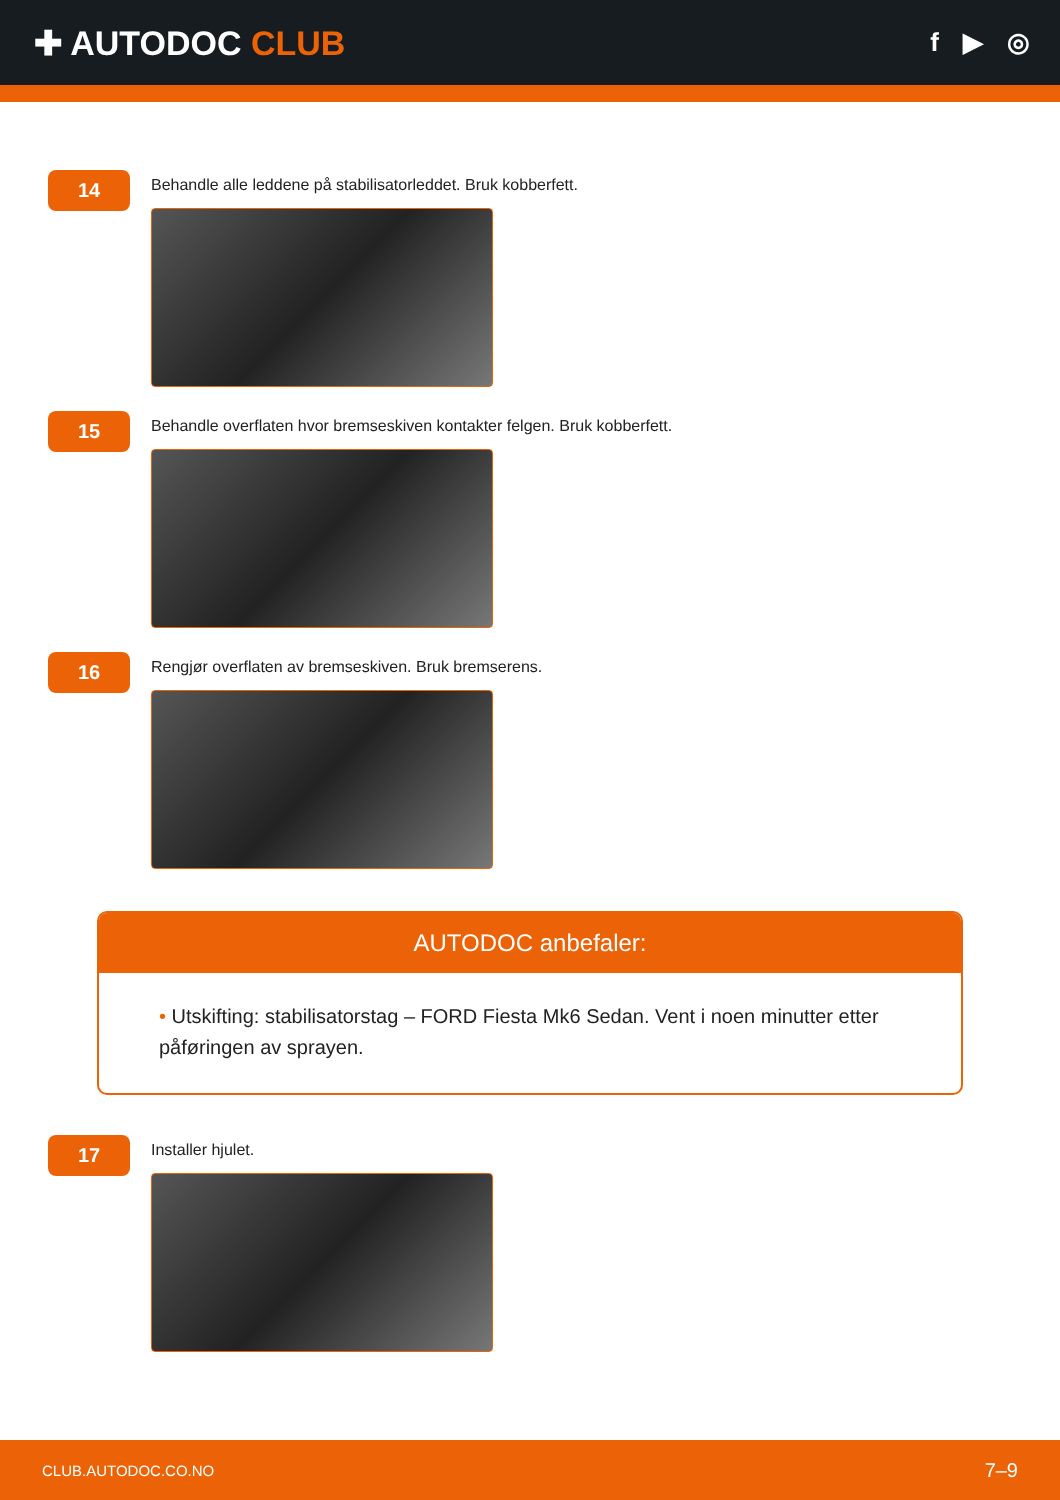✚ AUTODOC CLUB
f ▶ ◎
14
Behandle alle leddene på stabilisatorleddet. Bruk kobberfett.
15
Behandle overflaten hvor bremseskiven kontakter felgen. Bruk kobberfett.
16
Rengjør overflaten av bremseskiven. Bruk bremserens.
AUTODOC anbefaler:
• Utskifting: stabilisatorstag – FORD Fiesta Mk6 Sedan. Vent i noen minutter etter påføringen av sprayen.
17
Installer hjulet.
CLUB.AUTODOC.CO.NO 7–9